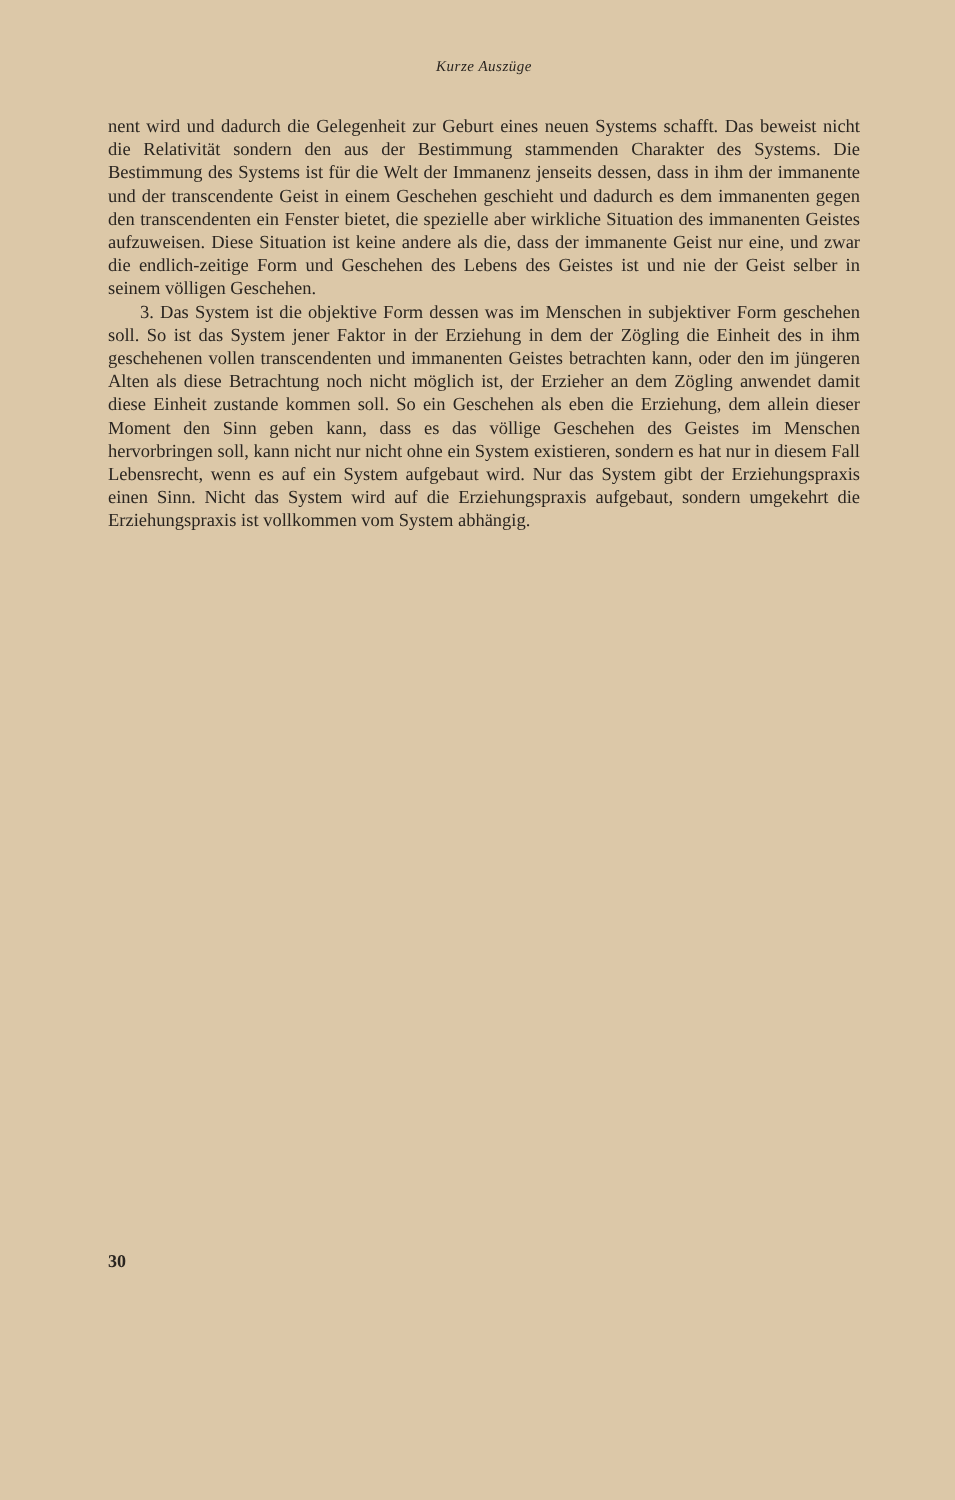Kurze Auszüge
nent wird und dadurch die Gelegenheit zur Geburt eines neuen Systems schafft. Das beweist nicht die Relativität sondern den aus der Bestimmung stammenden Charakter des Systems. Die Bestimmung des Systems ist für die Welt der Immanenz jenseits dessen, dass in ihm der immanente und der transcendente Geist in einem Geschehen geschieht und dadurch es dem immanenten gegen den transcendenten ein Fenster bietet, die spezielle aber wirkliche Situation des immanenten Geistes aufzuweisen. Diese Situation ist keine andere als die, dass der immanente Geist nur eine, und zwar die endlich-zeitige Form und Geschehen des Lebens des Geistes ist und nie der Geist selber in seinem völligen Geschehen.
3. Das System ist die objektive Form dessen was im Menschen in subjektiver Form geschehen soll. So ist das System jener Faktor in der Erziehung in dem der Zögling die Einheit des in ihm geschehenen vollen transcendenten und immanenten Geistes betrachten kann, oder den im jüngeren Alten als diese Betrachtung noch nicht möglich ist, der Erzieher an dem Zögling anwendet damit diese Einheit zustande kommen soll. So ein Geschehen als eben die Erziehung, dem allein dieser Moment den Sinn geben kann, dass es das völlige Geschehen des Geistes im Menschen hervorbringen soll, kann nicht nur nicht ohne ein System existieren, sondern es hat nur in diesem Fall Lebensrecht, wenn es auf ein System aufgebaut wird. Nur das System gibt der Erziehungspraxis einen Sinn. Nicht das System wird auf die Erziehungspraxis aufgebaut, sondern umgekehrt die Erziehungspraxis ist vollkommen vom System abhängig.
30